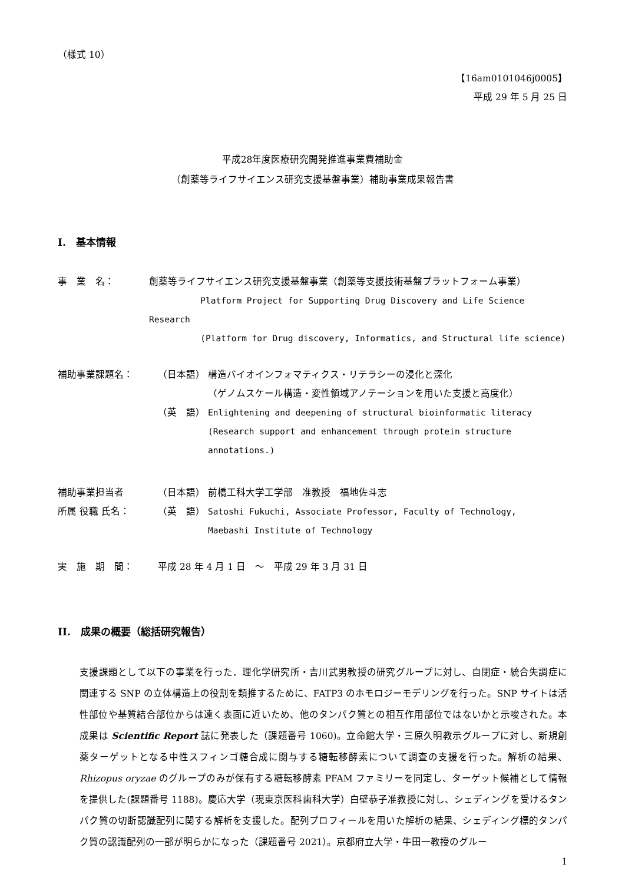（様式 10）
【16am0101046j0005】
平成 29 年 5 月 25 日
平成28年度医療研究開発推進事業費補助金
（創薬等ライフサイエンス研究支援基盤事業）補助事業成果報告書
I.　基本情報
事　業　名： 創薬等ライフサイエンス研究支援基盤事業（創薬等支援技術基盤プラットフォーム事業）
Platform Project for Supporting Drug Discovery and Life Science Research
(Platform for Drug discovery, Informatics, and Structural life science)
補助事業課題名： （日本語） 構造バイオインフォマティクス・リテラシーの浸化と深化
（ゲノムスケール構造・変性領域アノテーションを用いた支援と高度化）
（英　語） Enlightening and deepening of structural bioinformatic literacy
(Research support and enhancement through protein structure annotations.)
補助事業担当者
所属 役職 氏名：
（日本語） 前橋工科大学工学部　准教授　福地佐斗志
（英　語） Satoshi Fukuchi, Associate Professor, Faculty of Technology,
Maebashi Institute of Technology
実　施　期　間： 平成 28 年 4 月 1 日　～　平成 29 年 3 月 31 日
II.　成果の概要（総括研究報告）
支援課題として以下の事業を行った．理化学研究所・吉川武男教授の研究グループに対し、自閉症・統合失調症に関連する SNP の立体構造上の役割を類推するために、FATP3 のホモロジーモデリングを行った。SNP サイトは活性部位や基質結合部位からは遠く表面に近いため、他のタンパク質との相互作用部位ではないかと示唆された。本成果は Scientific Report 誌に発表した（課題番号 1060)。立命館大学・三原久明教示グループに対し、新規創薬ターゲットとなる中性スフィンゴ糖合成に関与する糖転移酵素について調査の支援を行った。解析の結果、Rhizopus oryzae のグループのみが保有する糖転移酵素 PFAM ファミリーを同定し、ターゲット候補として情報を提供した(課題番号 1188)。慶応大学（現東京医科歯科大学）白壁恭子准教授に対し、シェディングを受けるタンパク質の切断認識配列に関する解析を支援した。配列プロフィールを用いた解析の結果、シェディング標的タンパク質の認識配列の一部が明らかになった（課題番号 2021）。京都府立大学・牛田一教授のグルー
1